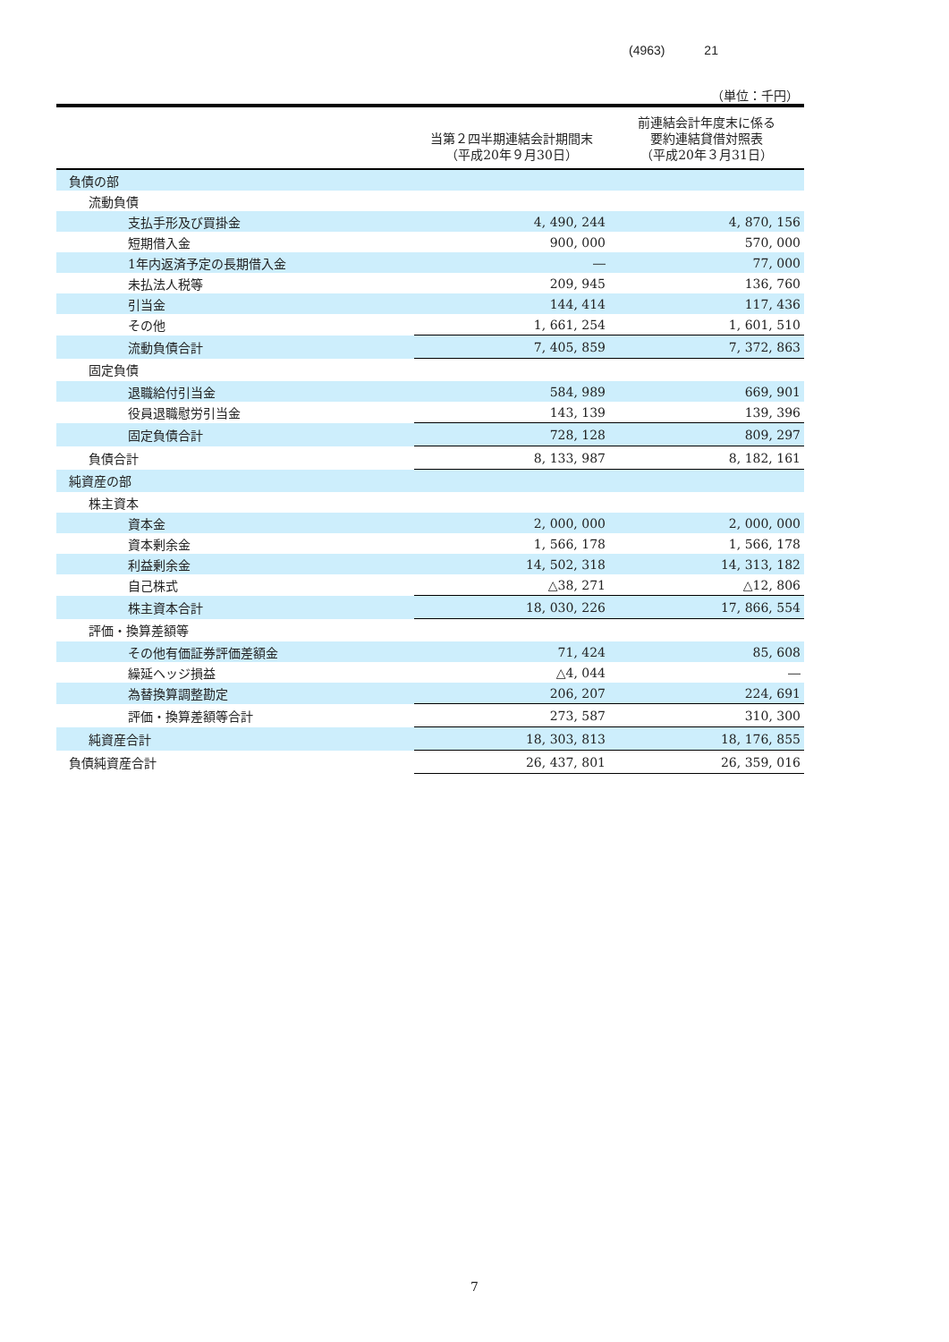(4963) 21
（単位：千円）
| | 当第２四半期連結会計期間末 （平成20年９月30日） | 前連結会計年度末に係る 要約連結貸借対照表 （平成20年３月31日） |
| --- | --- | --- |
| 負債の部 | | |
| 流動負債 | | |
| 支払手形及び買掛金 | 4, 490, 244 | 4, 870, 156 |
| 短期借入金 | 900, 000 | 570, 000 |
| 1年内返済予定の長期借入金 | ― | 77, 000 |
| 未払法人税等 | 209, 945 | 136, 760 |
| 引当金 | 144, 414 | 117, 436 |
| その他 | 1, 661, 254 | 1, 601, 510 |
| 流動負債合計 | 7, 405, 859 | 7, 372, 863 |
| 固定負債 | | |
| 退職給付引当金 | 584, 989 | 669, 901 |
| 役員退職慰労引当金 | 143, 139 | 139, 396 |
| 固定負債合計 | 728, 128 | 809, 297 |
| 負債合計 | 8, 133, 987 | 8, 182, 161 |
| 純資産の部 | | |
| 株主資本 | | |
| 資本金 | 2, 000, 000 | 2, 000, 000 |
| 資本剰余金 | 1, 566, 178 | 1, 566, 178 |
| 利益剰余金 | 14, 502, 318 | 14, 313, 182 |
| 自己株式 | △38, 271 | △12, 806 |
| 株主資本合計 | 18, 030, 226 | 17, 866, 554 |
| 評価・換算差額等 | | |
| その他有価証券評価差額金 | 71, 424 | 85, 608 |
| 繰延ヘッジ損益 | △4, 044 | ― |
| 為替換算調整勘定 | 206, 207 | 224, 691 |
| 評価・換算差額等合計 | 273, 587 | 310, 300 |
| 純資産合計 | 18, 303, 813 | 18, 176, 855 |
| 負債純資産合計 | 26, 437, 801 | 26, 359, 016 |
7